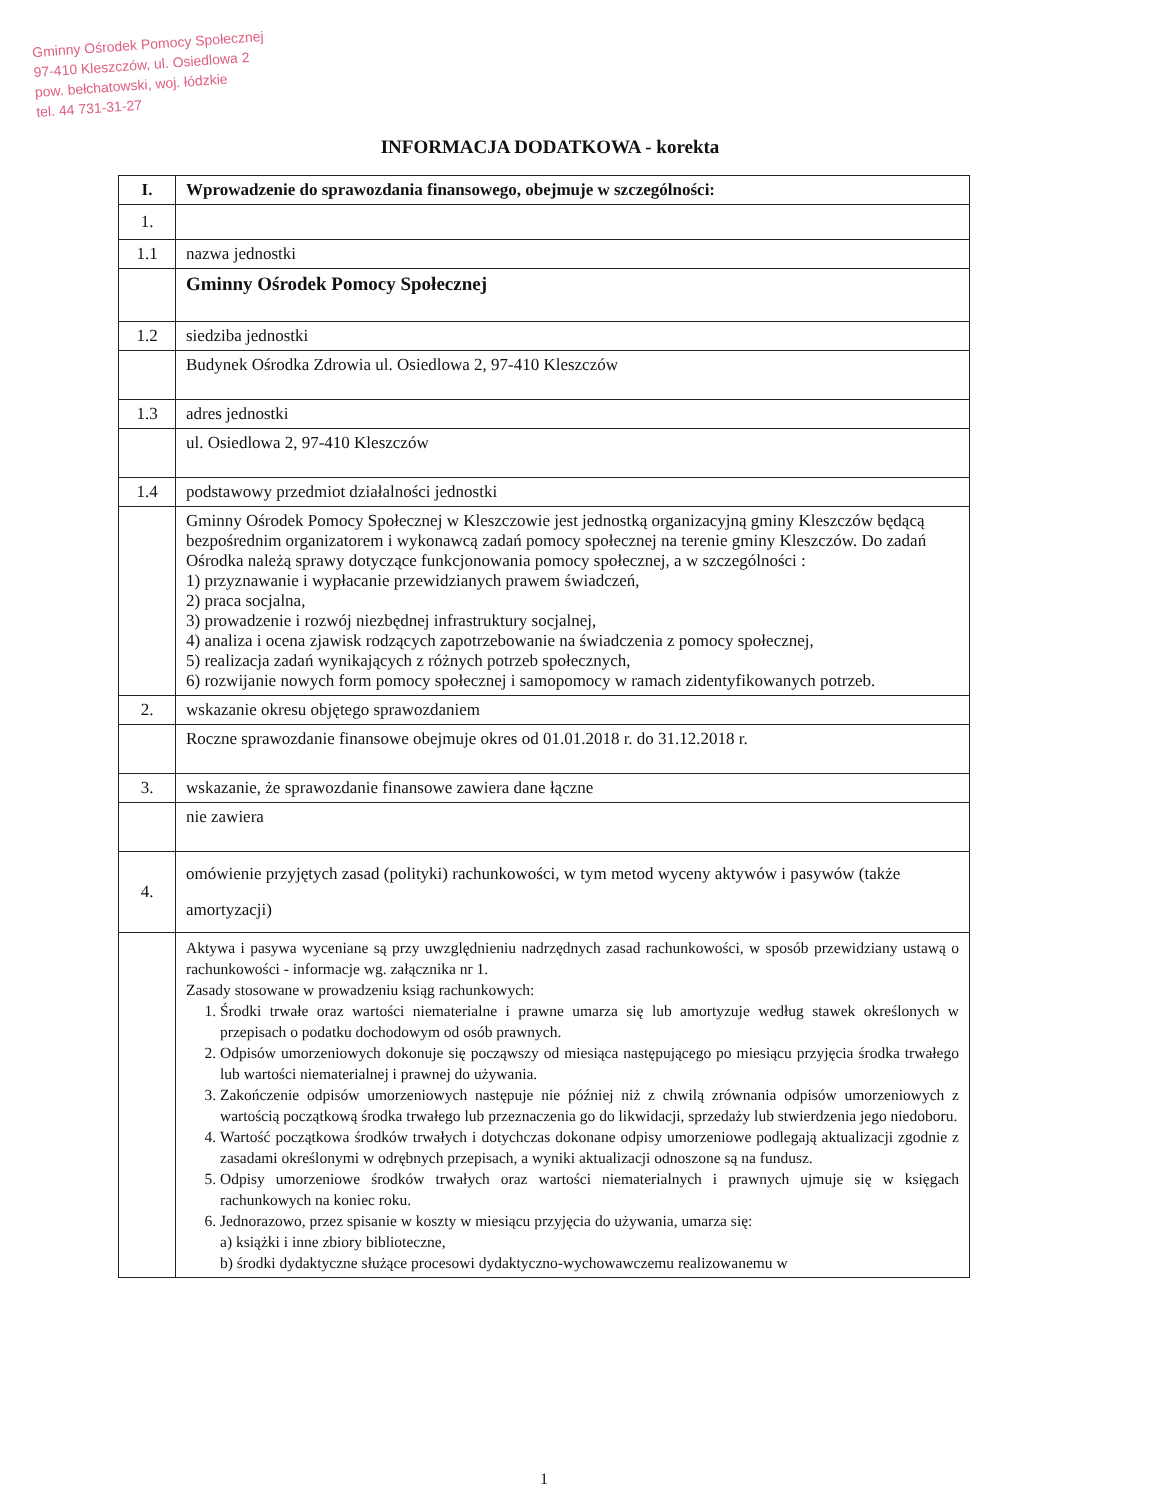Gminny Ośrodek Pomocy Społecznej
97-410 Kleszczów, ul. Osiedlowa 2
pow. bełchatowski, woj. łódzkie
tel. 44 731-31-27
INFORMACJA DODATKOWA - korekta
| I. | Wprowadzenie do sprawozdania finansowego, obejmuje w szczególności: |
| 1. | |
| 1.1 | nazwa jednostki |
| | Gminny Ośrodek Pomocy Społecznej |
| 1.2 | siedziba jednostki |
| | Budynek Ośrodka Zdrowia ul. Osiedlowa 2, 97-410 Kleszczów |
| 1.3 | adres jednostki |
| | ul. Osiedlowa 2, 97-410 Kleszczów |
| 1.4 | podstawowy przedmiot działalności jednostki |
| | Gminny Ośrodek Pomocy Społecznej w Kleszczowie jest jednostką organizacyjną gminy Kleszczów będącą bezpośrednim organizatorem i wykonawcą zadań pomocy społecznej na terenie gminy Kleszczów. Do zadań Ośrodka należą sprawy dotyczące funkcjonowania pomocy społecznej, a w szczególności : 1) przyznawanie i wypłacanie przewidzianych prawem świadczeń, 2) praca socjalna, 3) prowadzenie i rozwój niezbędnej infrastruktury socjalnej, 4) analiza i ocena zjawisk rodzących zapotrzebowanie na świadczenia z pomocy społecznej, 5) realizacja zadań wynikających z różnych potrzeb społecznych, 6) rozwijanie nowych form pomocy społecznej i samopomocy w ramach zidentyfikowanych potrzeb. |
| 2. | wskazanie okresu objętego sprawozdaniem |
| | Roczne sprawozdanie finansowe obejmuje okres od 01.01.2018 r. do 31.12.2018 r. |
| 3. | wskazanie, że sprawozdanie finansowe zawiera dane łączne |
| | nie zawiera |
| 4. | omówienie przyjętych zasad (polityki) rachunkowości, w tym metod wyceny aktywów i pasywów (także amortyzacji) |
| | Aktywa i pasywa wyceniane są przy uwzględnieniu nadrzędnych zasad rachunkowości, w sposób przewidziany ustawą o rachunkowości - informacje wg. załącznika nr 1. Zasady stosowane w prowadzeniu ksiąg rachunkowych: 1. Środki trwałe oraz wartości niematerialne i prawne umarza się lub amortyzuje według stawek określonych w przepisach o podatku dochodowym od osób prawnych. 2. Odpisów umorzeniowych dokonuje się począwszy od miesiąca następującego po miesiącu przyjęcia środka trwałego lub wartości niematerialnej i prawnej do używania. 3. Zakończenie odpisów umorzeniowych następuje nie później niż z chwilą zrównania odpisów umorzeniowych z wartością początkową środka trwałego lub przeznaczenia go do likwidacji, sprzedaży lub stwierdzenia jego niedoboru. 4. Wartość początkowa środków trwałych i dotychczas dokonane odpisy umorzeniowe podlegają aktualizacji zgodnie z zasadami określonymi w odrębnych przepisach, a wyniki aktualizacji odnoszone są na fundusz. 5. Odpisy umorzeniowe środków trwałych oraz wartości niematerialnych i prawnych ujmuje się w księgach rachunkowych na koniec roku. 6. Jednorazowo, przez spisanie w koszty w miesiącu przyjęcia do używania, umarza się: a) książki i inne zbiory biblioteczne, b) środki dydaktyczne służące procesowi dydaktyczno-wychowawczemu realizowanemu w |
1